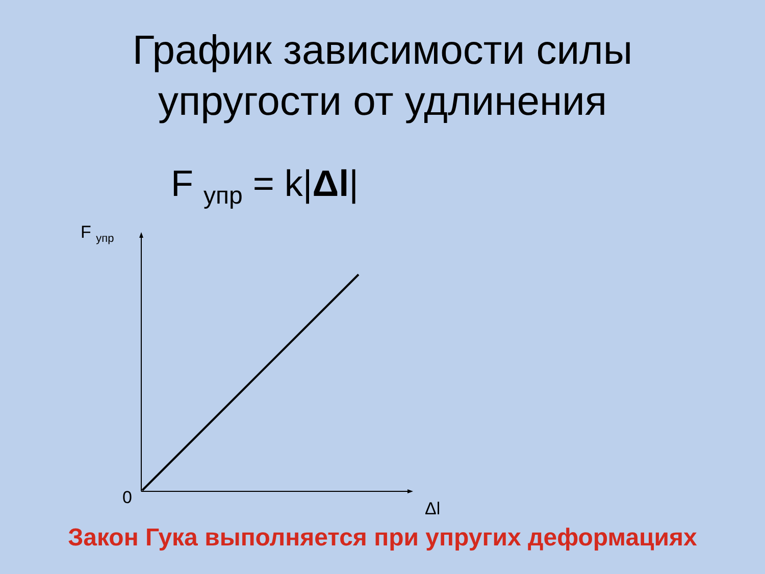График зависимости силы
упругости от удлинения
F <sub>упр</sub> = k|Δl|
F <sub>упр</sub>
0
Δl
Закон Гука выполняется при упругих деформациях